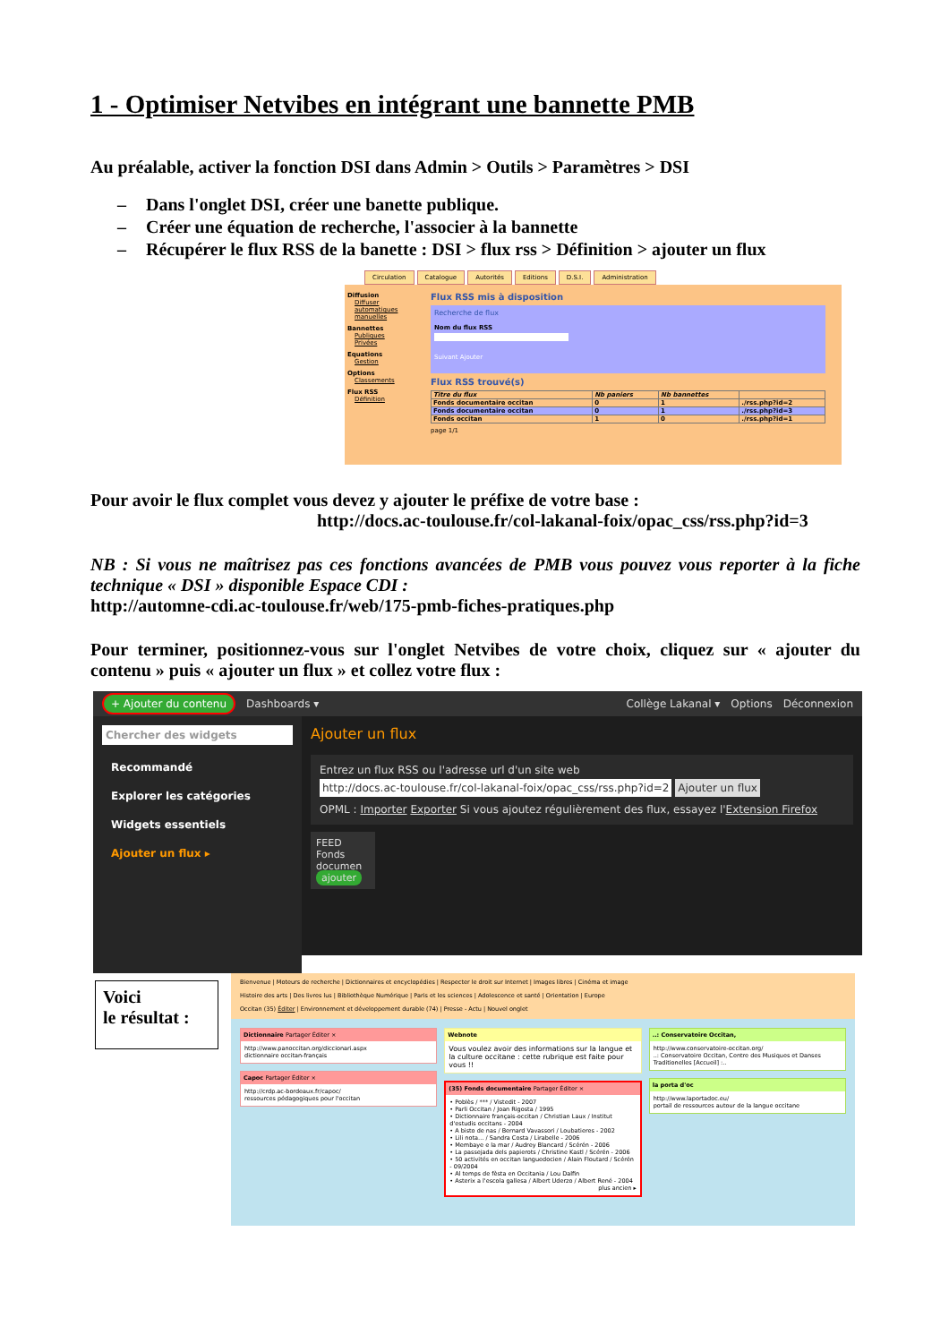1 - Optimiser Netvibes en intégrant une bannette PMB
Au préalable, activer la fonction DSI dans Admin > Outils > Paramètres > DSI
– Dans l'onglet DSI, créer une banette publique.
– Créer une équation de recherche, l'associer à la bannette
– Récupérer le flux RSS de la banette : DSI > flux rss > Définition > ajouter un flux
Circulation Catalogue Autorités Editions D.S.I. Administration
Diffusion
Diffuser
automatiques
manuelles
Bannettes
Publiques
Privées
Equations
Gestion
Options
Classements
Flux RSS
Définition
Flux RSS mis à disposition
Recherche de flux
Nom du flux RSS
Suivant Ajouter
Flux RSS trouvé(s)
| Titre du flux | Nb paniers | Nb bannettes | |
| --- | --- | --- | --- |
| Fonds documentaire occitan | 0 | 1 | ./rss.php?id=2 |
| Fonds documentaire occitan | 0 | 1 | ./rss.php?id=3 |
| Fonds occitan | 1 | 0 | ./rss.php?id=1 |
page 1/1
Pour avoir le flux complet vous devez y ajouter le préfixe de votre base :
http://docs.ac-toulouse.fr/col-lakanal-foix/opac_css/rss.php?id=3
NB : Si vous ne maîtrisez pas ces fonctions avancées de PMB vous pouvez vous reporter à la fiche technique « DSI » disponible Espace CDI :
http://automne-cdi.ac-toulouse.fr/web/175-pmb-fiches-pratiques.php
Pour terminer, positionnez-vous sur l'onglet Netvibes de votre choix, cliquez sur « ajouter du contenu » puis « ajouter un flux » et collez votre flux :
+ Ajouter du contenu Dashboards ▾ Collège Lakanal ▾ Options Déconnexion
Chercher des widgets
Recommandé
Explorer les catégories
Widgets essentiels
Ajouter un flux ▸
Ajouter un flux
Entrez un flux RSS ou l'adresse url d'un site web
http://docs.ac-toulouse.fr/col-lakanal-foix/opac_css/rss.php?id=2 Ajouter un flux
OPML : Importer Exporter Si vous ajoutez régulièrement des flux, essayez l'Extension Firefox
FEED
Fonds documen
ajouter
Voici
le résultat :
Bienvenue | Moteurs de recherche | Dictionnaires et encyclopédies | Respecter le droit sur Internet | Images libres | Cinéma et image
Histoire des arts | Des livres lus | Bibliothèque Numérique | Paris et les sciences | Adolescence et santé | Orientation | Europe
Occitan (35) Éditer | Environnement et développement durable (74) | Presse - Actu | Nouvel onglet
Dictionnaire Partager Éditer ×
http://www.panoccitan.org/diccionari.aspx
dictionnaire occitan-français
Capoc Partager Éditer ×
http://crdp.ac-bordeaux.fr/capoc/
ressources pédagogiques pour l'occitan
Webnote
Vous voulez avoir des informations sur la langue et la culture occitane : cette rubrique est faite pour vous !!
(35) Fonds documentaire Partager Éditer ×
• Poblès / *** / Vistedit - 2007
• Parli Occitan / Joan Rigosta / 1995
• Dictionnaire français-occitan / Christian Laux / Institut d'estudis occitans - 2004
• A bisto de nas / Bernard Vavassori / Loubatieres - 2002
• Lili nota… / Sandra Costa / Lirabelle - 2006
• Membaye e la mar / Audrey Blancard / Scérén - 2006
• La passejada dels papierots / Christine Kastl / Scérén - 2006
• 50 activités en occitan languedocien / Alain Floutard / Scérén - 09/2004
• Al temps de fèsta en Occitania / Lou Dalfin
• Asterix a l'escola gallesa / Albert Uderzo / Albert René - 2004
plus ancien ▸
..: Conservatoire Occitan,
http://www.conservatoire-occitan.org/
..: Conservatoire Occitan, Centre des Musiques et Danses Traditionelles [Accueil] :..
la porta d'oc
http://www.laportadoc.eu/
portail de ressources autour de la langue occitane